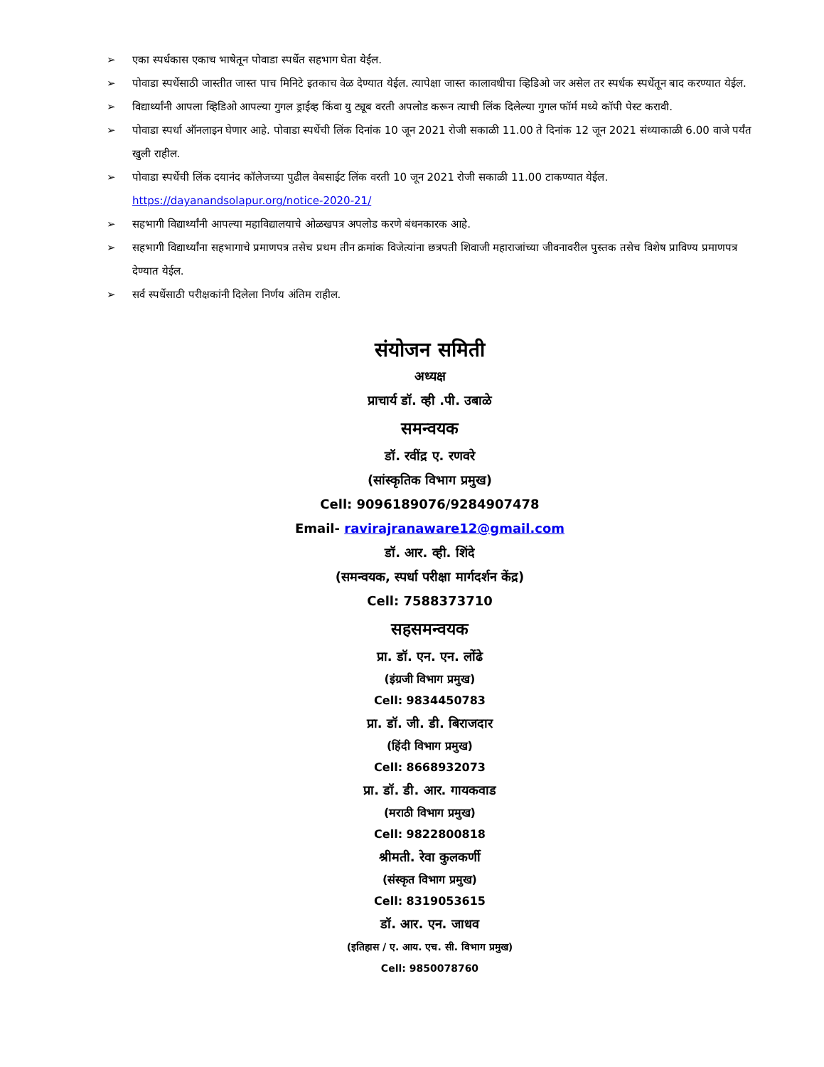➢ एका स्पर्धकास एकाच भाषेतून पोवाडा स्पर्धेत सहभाग घेता येईल.
➢ पोवाडा स्पर्धेसाठी जास्तीत जास्त पाच मिनिटे इतकाच वेळ देण्यात येईल. त्यापेक्षा जास्त कालावधीचा व्हिडिओ जर असेल तर स्पर्धक स्पर्धेतून बाद करण्यात येईल.
➢ विद्यार्थ्यांनी आपला व्हिडिओ आपल्या गुगल ड्राईव्ह किंवा यु ट्यूब वरती अपलोड करून त्याची लिंक दिलेल्या गुगल फॉर्म मध्ये कॉपी पेस्ट करावी.
➢ पोवाडा स्पर्धा ऑनलाइन घेणार आहे. पोवाडा स्पर्धेची लिंक दिनांक 10 जून 2021 रोजी सकाळी 11.00 ते दिनांक 12 जून 2021 संध्याकाळी 6.00 वाजे पर्यंत खुली राहील.
➢ पोवाडा स्पर्धेची लिंक दयानंद कॉलेजच्या पुढील वेबसाईट लिंक वरती 10 जून 2021 रोजी सकाळी 11.00 टाकण्यात येईल.
https://dayanandsolapur.org/notice-2020-21/
➢ सहभागी विद्यार्थ्यांनी आपल्या महाविद्यालयाचे ओळखपत्र अपलोड करणे बंधनकारक आहे.
➢ सहभागी विद्यार्थ्यांना सहभागाचे प्रमाणपत्र तसेच प्रथम तीन क्रमांक विजेत्यांना छत्रपती शिवाजी महाराजांच्या जीवनावरील पुस्तक तसेच विशेष प्राविण्य प्रमाणपत्र देण्यात येईल.
➢ सर्व स्पर्धेसाठी परीक्षकांनी दिलेला निर्णय अंतिम राहील.
संयोजन समिती
अध्यक्ष
प्राचार्य डॉ. व्ही .पी. उबाळे
समन्वयक
डॉ. रवींद्र ए. रणवरे
(सांस्कृतिक विभाग प्रमुख)
Cell: 9096189076/9284907478
Email- ravirajranaware12@gmail.com
डॉ. आर. व्ही. शिंदे
(समन्वयक, स्पर्धा परीक्षा मार्गदर्शन केंद्र)
Cell: 7588373710
सहसमन्वयक
प्रा. डॉ. एन. एन. लोंढे
(इंग्रजी विभाग प्रमुख)
Cell: 9834450783
प्रा. डॉ. जी. डी. बिराजदार
(हिंदी विभाग प्रमुख)
Cell: 8668932073
प्रा. डॉ. डी. आर. गायकवाड
(मराठी विभाग प्रमुख)
Cell: 9822800818
श्रीमती. रेवा कुलकर्णी
(संस्कृत विभाग प्रमुख)
Cell: 8319053615
डॉ. आर. एन. जाधव
(इतिहास / ए. आय. एच. सी. विभाग प्रमुख)
Cell: 9850078760